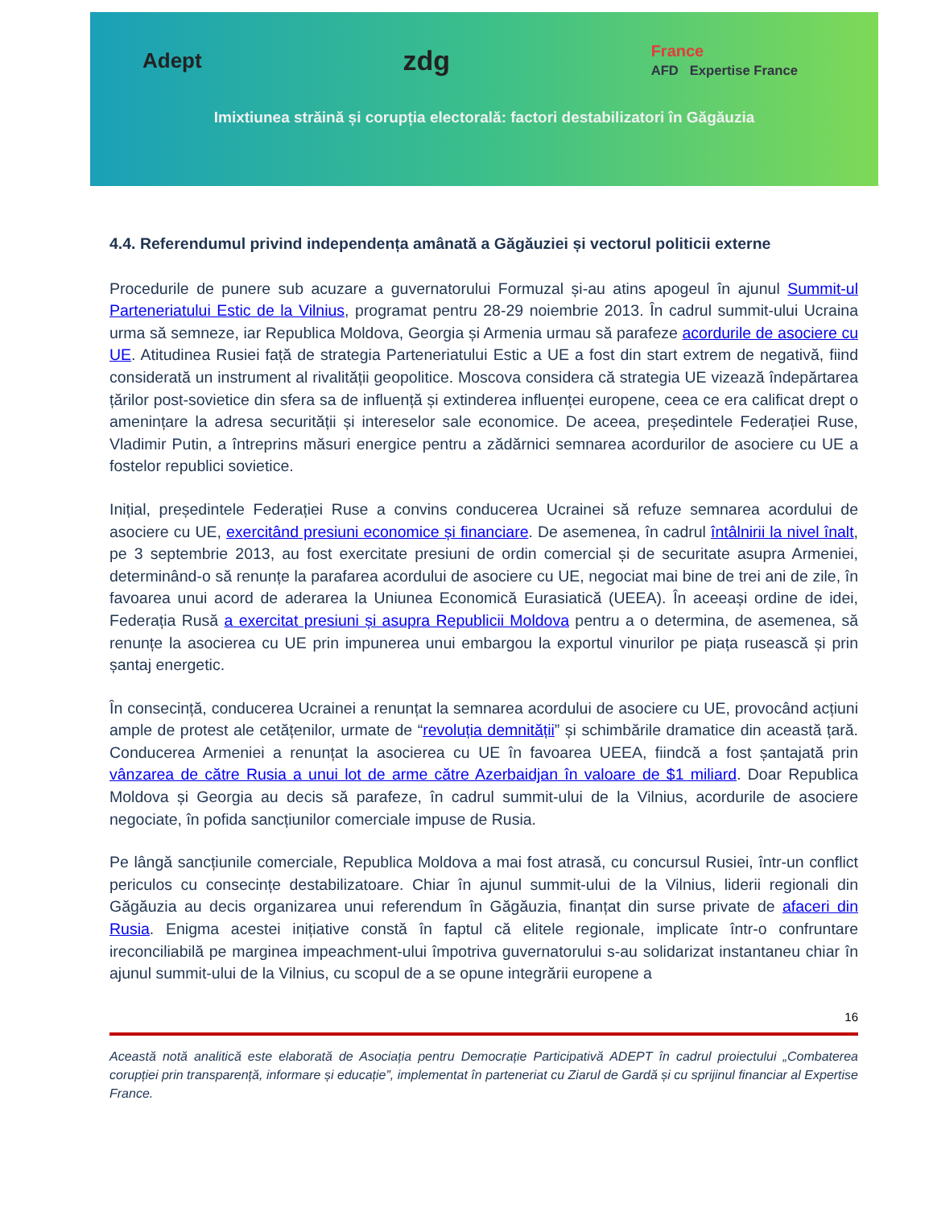Adept zdg France
AFD Expertise France
Imixtiunea străină și corupția electorală: factori destabilizatori în Găgăuzia
4.4. Referendumul privind independența amânată a Găgăuziei și vectorul politicii externe
Procedurile de punere sub acuzare a guvernatorului Formuzal și-au atins apogeul în ajunul Summit-ul Parteneriatului Estic de la Vilnius, programat pentru 28-29 noiembrie 2013. În cadrul summit-ului Ucraina urma să semneze, iar Republica Moldova, Georgia și Armenia urmau să parafeze acordurile de asociere cu UE. Atitudinea Rusiei față de strategia Parteneriatului Estic a UE a fost din start extrem de negativă, fiind considerată un instrument al rivalității geopolitice. Moscova considera că strategia UE vizează îndepărtarea țărilor post-sovietice din sfera sa de influență și extinderea influenței europene, ceea ce era calificat drept o amenințare la adresa securității și intereselor sale economice. De aceea, președintele Federației Ruse, Vladimir Putin, a întreprins măsuri energice pentru a zădărnici semnarea acordurilor de asociere cu UE a fostelor republici sovietice.
Inițial, președintele Federației Ruse a convins conducerea Ucrainei să refuze semnarea acordului de asociere cu UE, exercitând presiuni economice și financiare. De asemenea, în cadrul întâlnirii la nivel înalt, pe 3 septembrie 2013, au fost exercitate presiuni de ordin comercial și de securitate asupra Armeniei, determinând-o să renunțe la parafarea acordului de asociere cu UE, negociat mai bine de trei ani de zile, în favoarea unui acord de aderarea la Uniunea Economică Eurasiatică (UEEA). În aceeași ordine de idei, Federația Rusă a exercitat presiuni și asupra Republicii Moldova pentru a o determina, de asemenea, să renunțe la asocierea cu UE prin impunerea unui embargou la exportul vinurilor pe piața rusească și prin șantaj energetic.
În consecință, conducerea Ucrainei a renunțat la semnarea acordului de asociere cu UE, provocând acțiuni ample de protest ale cetățenilor, urmate de “revoluția demnității” și schimbările dramatice din această țară. Conducerea Armeniei a renunțat la asocierea cu UE în favoarea UEEA, fiindcă a fost șantajată prin vânzarea de către Rusia a unui lot de arme către Azerbaidjan în valoare de $1 miliard. Doar Republica Moldova și Georgia au decis să parafeze, în cadrul summit-ului de la Vilnius, acordurile de asociere negociate, în pofida sancțiunilor comerciale impuse de Rusia.
Pe lângă sancțiunile comerciale, Republica Moldova a mai fost atrasă, cu concursul Rusiei, într-un conflict periculos cu consecințe destabilizatoare. Chiar în ajunul summit-ului de la Vilnius, liderii regionali din Găgăuzia au decis organizarea unui referendum în Găgăuzia, finanțat din surse private de afaceri din Rusia. Enigma acestei inițiative constă în faptul că elitele regionale, implicate într-o confruntare ireconciliabilă pe marginea impeachment-ului împotriva guvernatorului s-au solidarizat instantaneu chiar în ajunul summit-ului de la Vilnius, cu scopul de a se opune integrării europene a
16
Această notă analitică este elaborată de Asociația pentru Democrație Participativă ADEPT în cadrul proiectului „Combaterea corupției prin transparență, informare și educație”, implementat în parteneriat cu Ziarul de Gardă și cu sprijinul financiar al Expertise France.